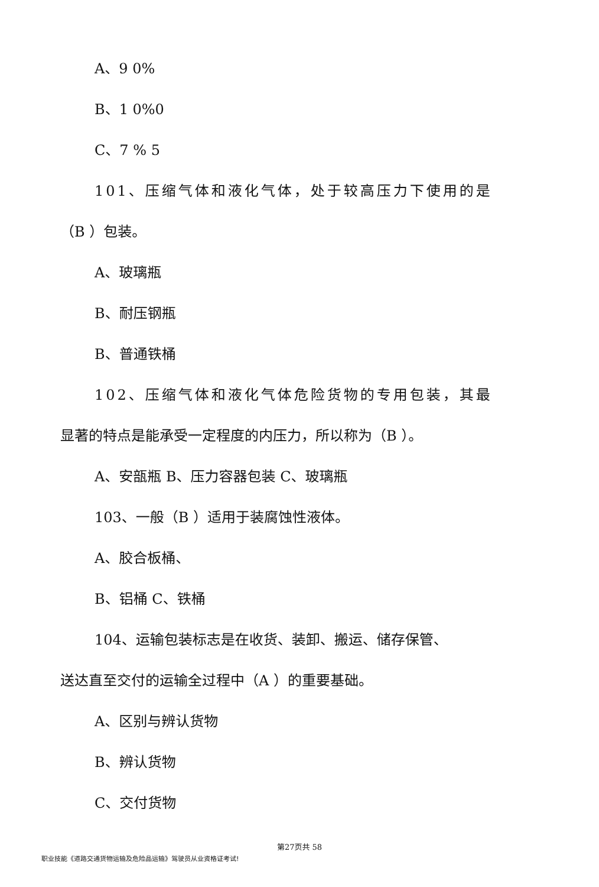A、9 0%
B、1 0%0
C、7 % 5
101、压缩气体和液化气体，处于较高压力下使用的是
（B ）包装。
A、玻璃瓶
B、耐压钢瓶
B、普通铁桶
102、压缩气体和液化气体危险货物的专用包装，其最
显著的特点是能承受一定程度的内压力，所以称为（B ）。
A、安瓿瓶 B、压力容器包装 C、玻璃瓶
103、一般（B ）适用于装腐蚀性液体。
A、胶合板桶、
B、铝桶 C、铁桶
104、运输包装标志是在收货、装卸、搬运、储存保管、
送达直至交付的运输全过程中（A ）的重要基础。
A、区别与辨认货物
B、辨认货物
C、交付货物
第27页共 58
职业技能《道路交通货物运输及危险品运输》驾驶员从业资格证考试!